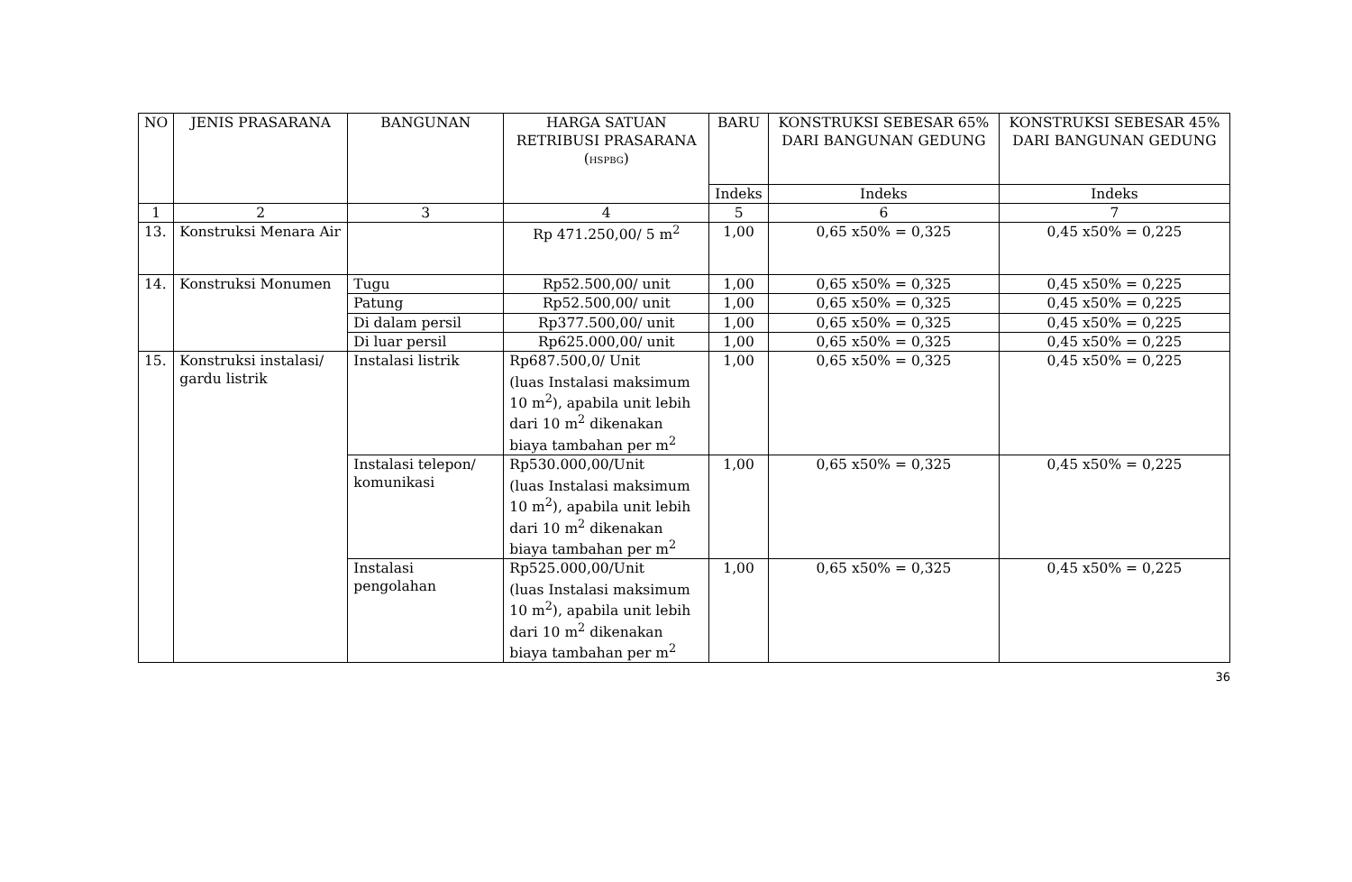| NO | JENIS PRASARANA | BANGUNAN | HARGA SATUAN RETRIBUSI PRASARANA ( HSPBG ) | BARU | KONSTRUKSI SEBESAR 65% DARI BANGUNAN GEDUNG | KONSTRUKSI SEBESAR 45% DARI BANGUNAN GEDUNG |
| --- | --- | --- | --- | --- | --- | --- |
| | | | | Indeks | Indeks | Indeks |
| 1 | 2 | 3 | 4 | 5 | 6 | 7 |
| 13. | Konstruksi Menara Air | | Rp 471.250,00/ 5 m<sup>2</sup> | 1,00 | 0,65 x50% = 0,325 | 0,45 x50% = 0,225 |
| 14. | Konstruksi Monumen | Tugu | Rp52.500,00/ unit | 1,00 | 0,65 x50% = 0,325 | 0,45 x50% = 0,225 |
| | | Patung | Rp52.500,00/ unit | 1,00 | 0,65 x50% = 0,325 | 0,45 x50% = 0,225 |
| | | Di dalam persil | Rp377.500,00/ unit | 1,00 | 0,65 x50% = 0,325 | 0,45 x50% = 0,225 |
| | | Di luar persil | Rp625.000,00/ unit | 1,00 | 0,65 x50% = 0,325 | 0,45 x50% = 0,225 |
| 15. | Konstruksi instalasi/ gardu listrik | Instalasi listrik | Rp687.500,0/ Unit (luas Instalasi maksimum 10 m<sup>2</sup>), apabila unit lebih dari 10 m<sup>2</sup> dikenakan biaya tambahan per m<sup>2</sup> | 1,00 | 0,65 x50% = 0,325 | 0,45 x50% = 0,225 |
| | | Instalasi telepon/ komunikasi | Rp530.000,00/Unit (luas Instalasi maksimum 10 m<sup>2</sup>), apabila unit lebih dari 10 m<sup>2</sup> dikenakan biaya tambahan per m<sup>2</sup> | 1,00 | 0,65 x50% = 0,325 | 0,45 x50% = 0,225 |
| | | Instalasi pengolahan | Rp525.000,00/Unit (luas Instalasi maksimum 10 m<sup>2</sup>), apabila unit lebih dari 10 m<sup>2</sup> dikenakan biaya tambahan per m<sup>2</sup> | 1,00 | 0,65 x50% = 0,325 | 0,45 x50% = 0,225 |
36